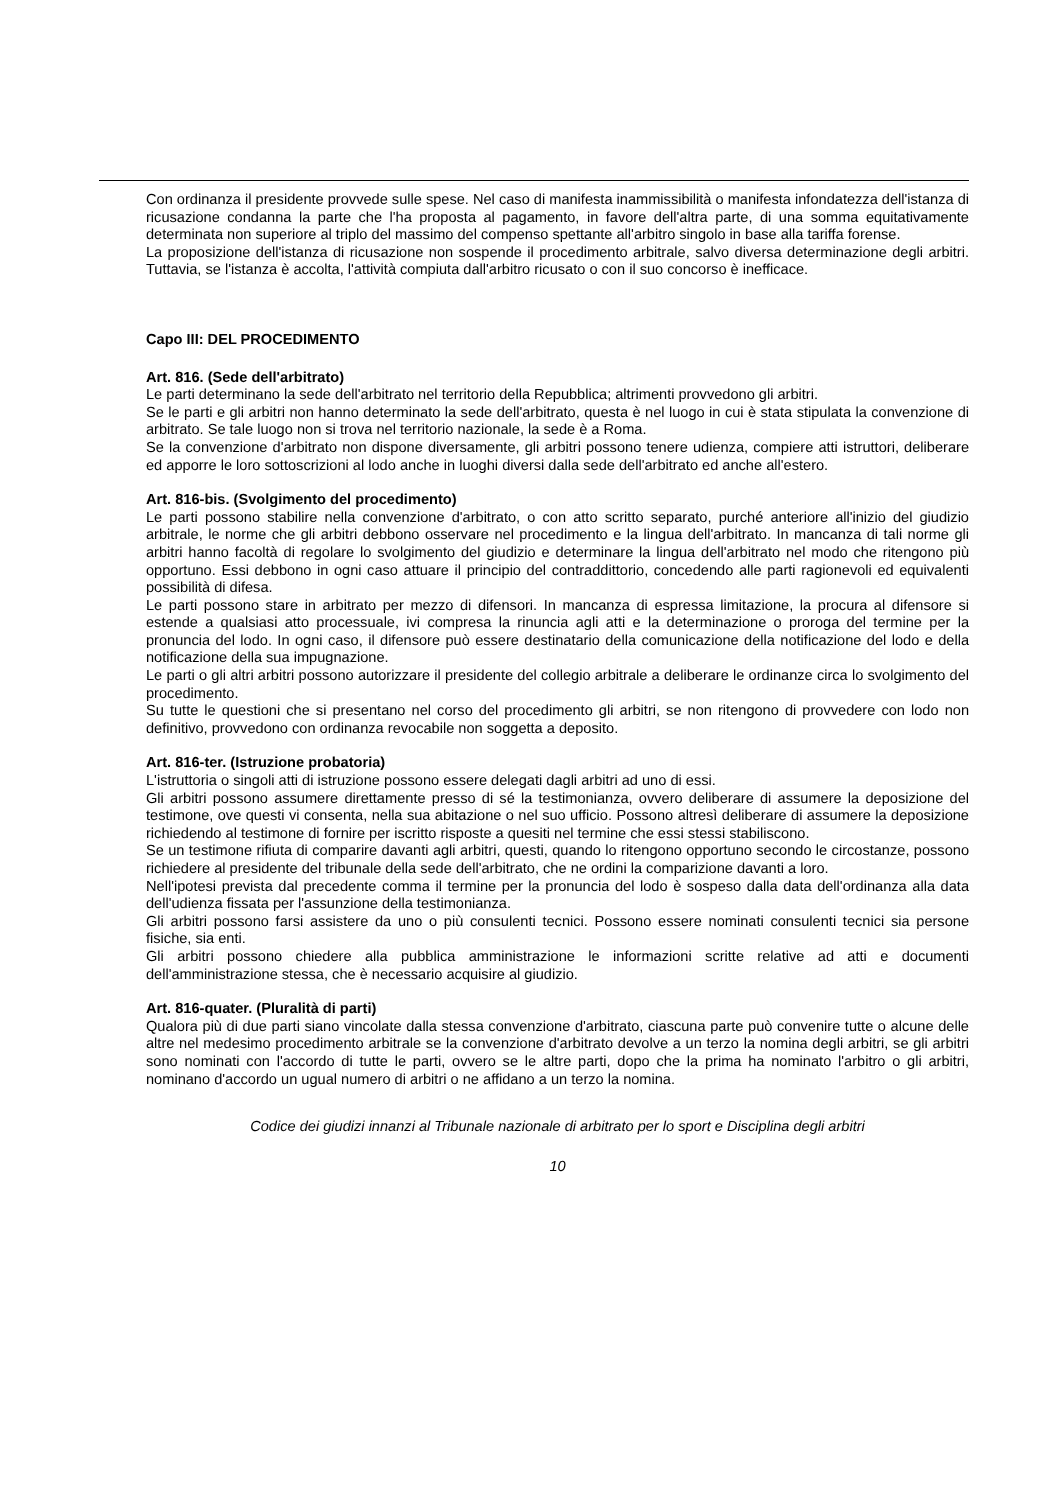Con ordinanza il presidente provvede sulle spese. Nel caso di manifesta inammissibilità o manifesta infondatezza dell'istanza di ricusazione condanna la parte che l'ha proposta al pagamento, in favore dell'altra parte, di una somma equitativamente determinata non superiore al triplo del massimo del compenso spettante all'arbitro singolo in base alla tariffa forense.
La proposizione dell'istanza di ricusazione non sospende il procedimento arbitrale, salvo diversa determinazione degli arbitri. Tuttavia, se l'istanza è accolta, l'attività compiuta dall'arbitro ricusato o con il suo concorso è inefficace.
Capo III: DEL PROCEDIMENTO
Art. 816. (Sede dell'arbitrato)
Le parti determinano la sede dell'arbitrato nel territorio della Repubblica; altrimenti provvedono gli arbitri.
Se le parti e gli arbitri non hanno determinato la sede dell'arbitrato, questa è nel luogo in cui è stata stipulata la convenzione di arbitrato. Se tale luogo non si trova nel territorio nazionale, la sede è a Roma.
Se la convenzione d'arbitrato non dispone diversamente, gli arbitri possono tenere udienza, compiere atti istruttori, deliberare ed apporre le loro sottoscrizioni al lodo anche in luoghi diversi dalla sede dell'arbitrato ed anche all'estero.
Art. 816-bis. (Svolgimento del procedimento)
Le parti possono stabilire nella convenzione d'arbitrato, o con atto scritto separato, purché anteriore all'inizio del giudizio arbitrale, le norme che gli arbitri debbono osservare nel procedimento e la lingua dell'arbitrato. In mancanza di tali norme gli arbitri hanno facoltà di regolare lo svolgimento del giudizio e determinare la lingua dell'arbitrato nel modo che ritengono più opportuno. Essi debbono in ogni caso attuare il principio del contraddittorio, concedendo alle parti ragionevoli ed equivalenti possibilità di difesa.
Le parti possono stare in arbitrato per mezzo di difensori. In mancanza di espressa limitazione, la procura al difensore si estende a qualsiasi atto processuale, ivi compresa la rinuncia agli atti e la determinazione o proroga del termine per la pronuncia del lodo. In ogni caso, il difensore può essere destinatario della comunicazione della notificazione del lodo e della notificazione della sua impugnazione.
Le parti o gli altri arbitri possono autorizzare il presidente del collegio arbitrale a deliberare le ordinanze circa lo svolgimento del procedimento.
Su tutte le questioni che si presentano nel corso del procedimento gli arbitri, se non ritengono di provvedere con lodo non definitivo, provvedono con ordinanza revocabile non soggetta a deposito.
Art. 816-ter. (Istruzione probatoria)
L'istruttoria o singoli atti di istruzione possono essere delegati dagli arbitri ad uno di essi.
Gli arbitri possono assumere direttamente presso di sé la testimonianza, ovvero deliberare di assumere la deposizione del testimone, ove questi vi consenta, nella sua abitazione o nel suo ufficio. Possono altresì deliberare di assumere la deposizione richiedendo al testimone di fornire per iscritto risposte a quesiti nel termine che essi stessi stabiliscono.
Se un testimone rifiuta di comparire davanti agli arbitri, questi, quando lo ritengono opportuno secondo le circostanze, possono richiedere al presidente del tribunale della sede dell'arbitrato, che ne ordini la comparizione davanti a loro.
Nell'ipotesi prevista dal precedente comma il termine per la pronuncia del lodo è sospeso dalla data dell'ordinanza alla data dell'udienza fissata per l'assunzione della testimonianza.
Gli arbitri possono farsi assistere da uno o più consulenti tecnici. Possono essere nominati consulenti tecnici sia persone fisiche, sia enti.
Gli arbitri possono chiedere alla pubblica amministrazione le informazioni scritte relative ad atti e documenti dell'amministrazione stessa, che è necessario acquisire al giudizio.
Art. 816-quater. (Pluralità di parti)
Qualora più di due parti siano vincolate dalla stessa convenzione d'arbitrato, ciascuna parte può convenire tutte o alcune delle altre nel medesimo procedimento arbitrale se la convenzione d'arbitrato devolve a un terzo la nomina degli arbitri, se gli arbitri sono nominati con l'accordo di tutte le parti, ovvero se le altre parti, dopo che la prima ha nominato l'arbitro o gli arbitri, nominano d'accordo un ugual numero di arbitri o ne affidano a un terzo la nomina.
Codice dei giudizi innanzi al Tribunale nazionale di arbitrato per lo sport e Disciplina degli arbitri
10